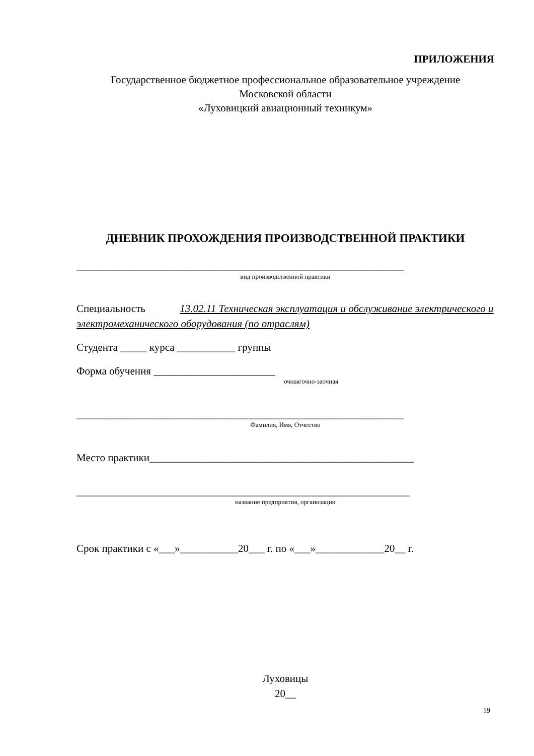ПРИЛОЖЕНИЯ
Государственное бюджетное профессиональное образовательное учреждение
Московской области
«Луховицкий авиационный техникум»
ДНЕВНИК ПРОХОЖДЕНИЯ ПРОИЗВОДСТВЕННОЙ ПРАКТИКИ
______________________________________________________________
вид производственной практики
Специальность 13.02.11 Техническая эксплуатация и обслуживание электрического и электромеханического оборудования (по отраслям)
Студента _____ курса ___________ группы
Форма обучения _______________________
очная/очно-заочная
______________________________________________________________
Фамилия, Имя, Отчество
Место практики__________________________________________________
_______________________________________________________________
название предприятия, организации
Срок практики с «___»___________20___ г. по «___»_____________20__ г.
Луховицы
20__
19